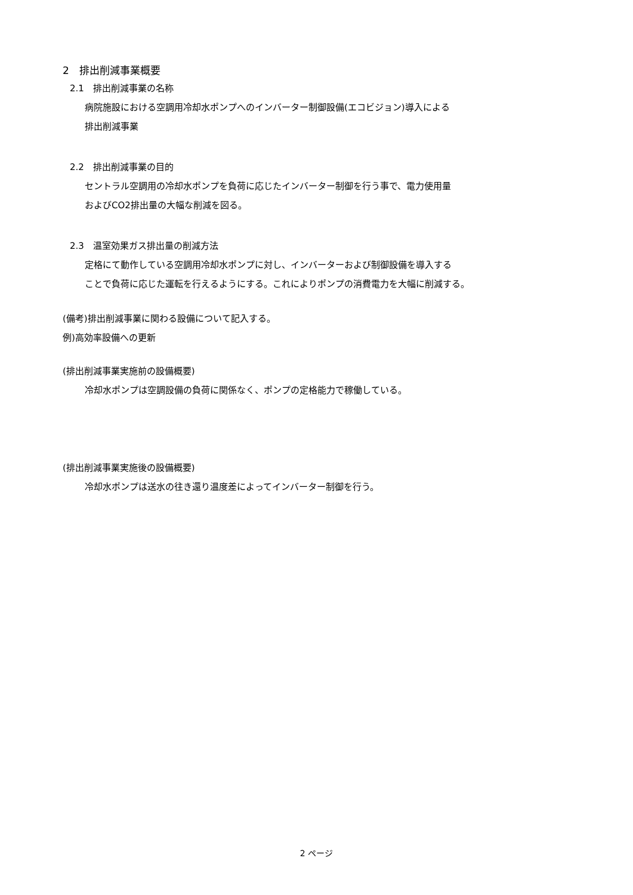2　排出削減事業概要
2.1　排出削減事業の名称
病院施設における空調用冷却水ポンプへのインバーター制御設備(エコビジョン)導入による
排出削減事業
2.2　排出削減事業の目的
セントラル空調用の冷却水ポンプを負荷に応じたインバーター制御を行う事で、電力使用量
およびCO2排出量の大幅な削減を図る。
2.3　温室効果ガス排出量の削減方法
定格にて動作している空調用冷却水ポンプに対し、インバーターおよび制御設備を導入する
ことで負荷に応じた運転を行えるようにする。これによりポンプの消費電力を大幅に削減する。
(備考)排出削減事業に関わる設備について記入する。
例)高効率設備への更新
(排出削減事業実施前の設備概要)
冷却水ポンプは空調設備の負荷に関係なく、ポンプの定格能力で稼働している。
(排出削減事業実施後の設備概要)
冷却水ポンプは送水の往き還り温度差によってインバーター制御を行う。
2 ページ